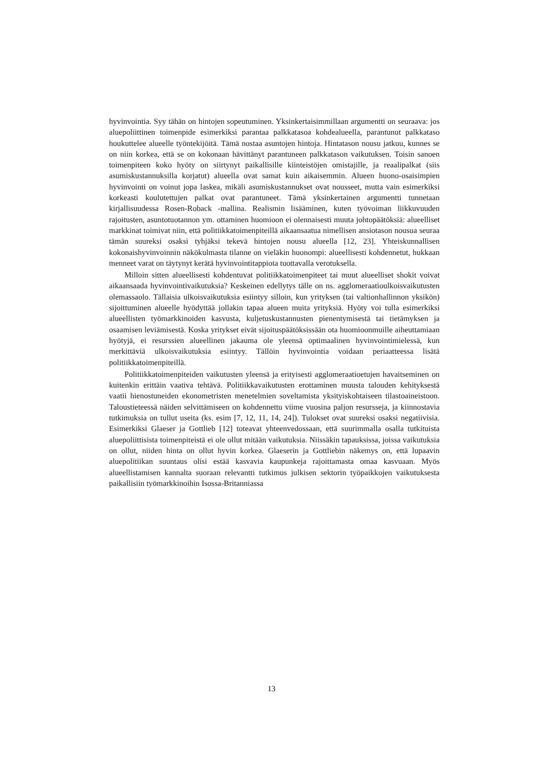hyvinvointia. Syy tähän on hintojen sopeutuminen. Yksinkertaisimmillaan argumentti on seuraava: jos aluepoliittinen toimenpide esimerkiksi parantaa palkkatasoa kohdealueella, parantunut palkkataso houkuttelee alueelle työntekijöitä. Tämä nostaa asuntojen hintoja. Hintatason nousu jatkuu, kunnes se on niin korkea, että se on kokonaan hävittänyt parantuneen palkkatason vaikutuksen. Toisin sanoen toimenpiteen koko hyöty on siirtynyt paikallisille kiinteistöjen omistajille, ja reaalipalkat (siis asumiskustannuksilla korjatut) alueella ovat samat kuin aikaisemmin. Alueen huono-osaisimpien hyvinvointi on voinut jopa laskea, mikäli asumiskustannukset ovat nousseet, mutta vain esimerkiksi korkeasti koulutettujen palkat ovat parantuneet. Tämä yksinkertainen argumentti tunnetaan kirjallisuudessa Rosen-Roback -mallina. Realismin lisääminen, kuten työvoiman liikkuvuuden rajoitusten, asuntotuotannon ym. ottaminen huomioon ei olennaisesti muuta johtopäätöksiä: alueelliset markkinat toimivat niin, että politiikkatoimenpiteillä aikaansaatua nimellisen ansiotason nousua seuraa tämän suureksi osaksi tyhjäksi tekevä hintojen nousu alueella [12, 23]. Yhteiskunnallisen kokonaishyvinvoinnin näkökulmasta tilanne on vieläkin huonompi: alueellisesti kohdennetut, hukkaan menneet varat on täytynyt kerätä hyvinvointitappiota tuottavalla verotuksella.
Milloin sitten alueellisesti kohdentuvat politiikkatoimenpiteet tai muut alueelliset shokit voivat aikaansaada hyvinvointivaikutuksia? Keskeinen edellytys tälle on ns. agglomeraatioulkoisvaikutusten olemassaolo. Tällaisia ulkoisvaikutuksia esiintyy silloin, kun yrityksen (tai valtionhallinnon yksikön) sijoittuminen alueelle hyödyttää jollakin tapaa alueen muita yrityksiä. Hyöty voi tulla esimerkiksi alueellisten työmarkkinoiden kasvusta, kuljetuskustannusten pienentymisestä tai tietämyksen ja osaamisen leviämisestä. Koska yritykset eivät sijoituspäätöksissään ota huomioonmuille aiheuttamiaan hyötyjä, ei resurssien alueellinen jakauma ole yleensä optimaalinen hyvinvointimielessä, kun merkittäviä ulkoisvaikutuksia esiintyy. Tällöin hyvinvointia voidaan periaatteessa lisätä politiikkatoimenpiteillä.
Politiikkatoimenpiteiden vaikutusten yleensä ja erityisesti agglomeraatioetujen havaitseminen on kuitenkin erittäin vaativa tehtävä. Politiikkavaikutusten erottaminen muusta talouden kehityksestä vaatii hienostuneiden ekonometristen menetelmien soveltamista yksityiskohtaiseen tilastoaineistoon. Taloustieteessä näiden selvittämiseen on kohdennettu viime vuosina paljon resursseja, ja kiinnostavia tutkimuksia on tullut useita (ks. esim [7, 12, 11, 14, 24]). Tulokset ovat suureksi osaksi negatiivisia. Esimerkiksi Glaeser ja Gottlieb [12] toteavat yhteenvedossaan, että suurimmalla osalla tutkituista aluepoliittisista toimenpiteistä ei ole ollut mitään vaikutuksia. Niissäkin tapauksissa, joissa vaikutuksia on ollut, niiden hinta on ollut hyvin korkea. Glaeserin ja Gottliebin näkemys on, että lupaavin aluepolitiikan suuntaus olisi estää kasvavia kaupunkeja rajoittamasta omaa kasvuaan. Myös alueellistamisen kannalta suoraan relevantti tutkimus julkisen sektorin työpaikkojen vaikutuksesta paikallisiin työmarkkinoihin Isossa-Britanniassa
13